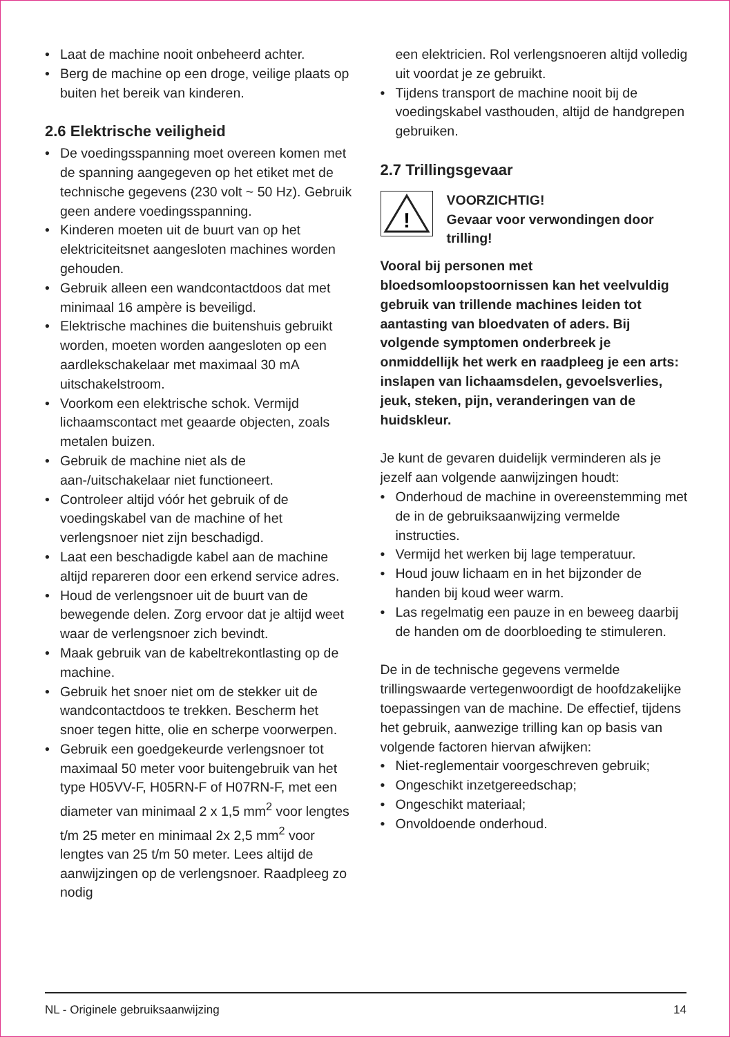Laat de machine nooit onbeheerd achter.
Berg de machine op een droge, veilige plaats op buiten het bereik van kinderen.
2.6 Elektrische veiligheid
De voedingsspanning moet overeen komen met de spanning aangegeven op het etiket met de technische gegevens (230 volt ~ 50 Hz). Gebruik geen andere voedingsspanning.
Kinderen moeten uit de buurt van op het elektriciteitsnet aangesloten machines worden gehouden.
Gebruik alleen een wandcontactdoos dat met minimaal 16 ampère is beveiligd.
Elektrische machines die buitenshuis gebruikt worden, moeten worden aangesloten op een aardlekschakelaar met maximaal 30 mA uitschakelstroom.
Voorkom een elektrische schok. Vermijd lichaamscontact met geaarde objecten, zoals metalen buizen.
Gebruik de machine niet als de aan-/uitschakelaar niet functioneert.
Controleer altijd vóór het gebruik of de voedingskabel van de machine of het verlengsnoer niet zijn beschadigd.
Laat een beschadigde kabel aan de machine altijd repareren door een erkend service adres.
Houd de verlengsnoer uit de buurt van de bewegende delen. Zorg ervoor dat je altijd weet waar de verlengsnoer zich bevindt.
Maak gebruik van de kabeltrekontlasting op de machine.
Gebruik het snoer niet om de stekker uit de wandcontactdoos te trekken. Bescherm het snoer tegen hitte, olie en scherpe voorwerpen.
Gebruik een goedgekeurde verlengsnoer tot maximaal 50 meter voor buitengebruik van het type H05VV-F, H05RN-F of H07RN-F, met een diameter van minimaal 2 x 1,5 mm<sup>2</sup> voor lengtes t/m 25 meter en minimaal 2x 2,5 mm<sup>2</sup> voor lengtes van 25 t/m 50 meter. Lees altijd de aanwijzingen op de verlengsnoer. Raadpleeg zo nodig
een elektricien. Rol verlengsnoeren altijd volledig uit voordat je ze gebruikt.
Tijdens transport de machine nooit bij de voedingskabel vasthouden, altijd de handgrepen gebruiken.
2.7 Trillingsgevaar
!
VOORZICHTIG!
Gevaar voor verwondingen door trilling!
Vooral bij personen met bloedsomloopstoornissen kan het veelvuldig gebruik van trillende machines leiden tot aantasting van bloedvaten of aders. Bij volgende symptomen onderbreek je onmiddellijk het werk en raadpleeg je een arts: inslapen van lichaamsdelen, gevoelsverlies, jeuk, steken, pijn, veranderingen van de huidskleur.
Je kunt de gevaren duidelijk verminderen als je jezelf aan volgende aanwijzingen houdt:
Onderhoud de machine in overeenstemming met de in de gebruiksaanwijzing vermelde instructies.
Vermijd het werken bij lage temperatuur.
Houd jouw lichaam en in het bijzonder de handen bij koud weer warm.
Las regelmatig een pauze in en beweeg daarbij de handen om de doorbloeding te stimuleren.
De in de technische gegevens vermelde trillingswaarde vertegenwoordigt de hoofdzakelijke toepassingen van de machine. De effectief, tijdens het gebruik, aanwezige trilling kan op basis van volgende factoren hiervan afwijken:
Niet-reglementair voorgeschreven gebruik;
Ongeschikt inzetgereedschap;
Ongeschikt materiaal;
Onvoldoende onderhoud.
NL - Originele gebruiksaanwijzing 14